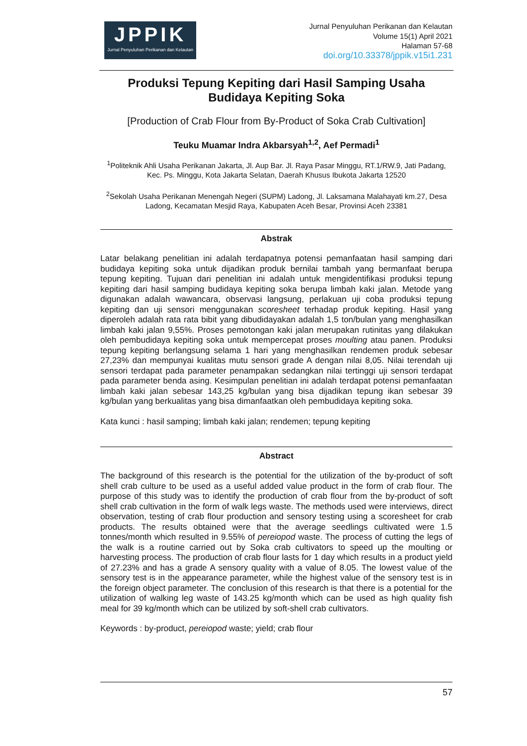JPPIK
Jurnal Penyuluhan Perikanan dan Kelautan
Jurnal Penyuluhan Perikanan dan Kelautan
Volume 15(1) April 2021
Halaman 57-68
doi.org/10.33378/jppik.v15i1.231
Produksi Tepung Kepiting dari Hasil Samping Usaha
Budidaya Kepiting Soka
[Production of Crab Flour from By-Product of Soka Crab Cultivation]
Teuku Muamar Indra Akbarsyah<sup>1,2</sup>, Aef Permadi<sup>1</sup>
<sup>1</sup> Politeknik Ahli Usaha Perikanan Jakarta, Jl. Aup Bar. Jl. Raya Pasar Minggu, RT.1/RW.9, Jati Padang, Kec. Ps. Minggu, Kota Jakarta Selatan, Daerah Khusus Ibukota Jakarta 12520
<sup>2</sup> Sekolah Usaha Perikanan Menengah Negeri (SUPM) Ladong, Jl. Laksamana Malahayati km.27, Desa Ladong, Kecamatan Mesjid Raya, Kabupaten Aceh Besar, Provinsi Aceh 23381
Abstrak
Latar belakang penelitian ini adalah terdapatnya potensi pemanfaatan hasil samping dari budidaya kepiting soka untuk dijadikan produk bernilai tambah yang bermanfaat berupa tepung kepiting. Tujuan dari penelitian ini adalah untuk mengidentifikasi produksi tepung kepiting dari hasil samping budidaya kepiting soka berupa limbah kaki jalan. Metode yang digunakan adalah wawancara, observasi langsung, perlakuan uji coba produksi tepung kepiting dan uji sensori menggunakan scoresheet terhadap produk kepiting. Hasil yang diperoleh adalah rata rata bibit yang dibudidayakan adalah 1,5 ton/bulan yang menghasilkan limbah kaki jalan 9,55%. Proses pemotongan kaki jalan merupakan rutinitas yang dilakukan oleh pembudidaya kepiting soka untuk mempercepat proses moulting atau panen. Produksi tepung kepiting berlangsung selama 1 hari yang menghasilkan rendemen produk sebesar 27,23% dan mempunyai kualitas mutu sensori grade A dengan nilai 8,05. Nilai terendah uji sensori terdapat pada parameter penampakan sedangkan nilai tertinggi uji sensori terdapat pada parameter benda asing. Kesimpulan penelitian ini adalah terdapat potensi pemanfaatan limbah kaki jalan sebesar 143,25 kg/bulan yang bisa dijadikan tepung ikan sebesar 39 kg/bulan yang berkualitas yang bisa dimanfaatkan oleh pembudidaya kepiting soka.
Kata kunci : hasil samping; limbah kaki jalan; rendemen; tepung kepiting
Abstract
The background of this research is the potential for the utilization of the by-product of soft shell crab culture to be used as a useful added value product in the form of crab flour. The purpose of this study was to identify the production of crab flour from the by-product of soft shell crab cultivation in the form of walk legs waste. The methods used were interviews, direct observation, testing of crab flour production and sensory testing using a scoresheet for crab products. The results obtained were that the average seedlings cultivated were 1.5 tonnes/month which resulted in 9.55% of pereiopod waste. The process of cutting the legs of the walk is a routine carried out by Soka crab cultivators to speed up the moulting or harvesting process. The production of crab flour lasts for 1 day which results in a product yield of 27.23% and has a grade A sensory quality with a value of 8.05. The lowest value of the sensory test is in the appearance parameter, while the highest value of the sensory test is in the foreign object parameter. The conclusion of this research is that there is a potential for the utilization of walking leg waste of 143.25 kg/month which can be used as high quality fish meal for 39 kg/month which can be utilized by soft-shell crab cultivators.
Keywords : by-product, pereiopod waste; yield; crab flour
57